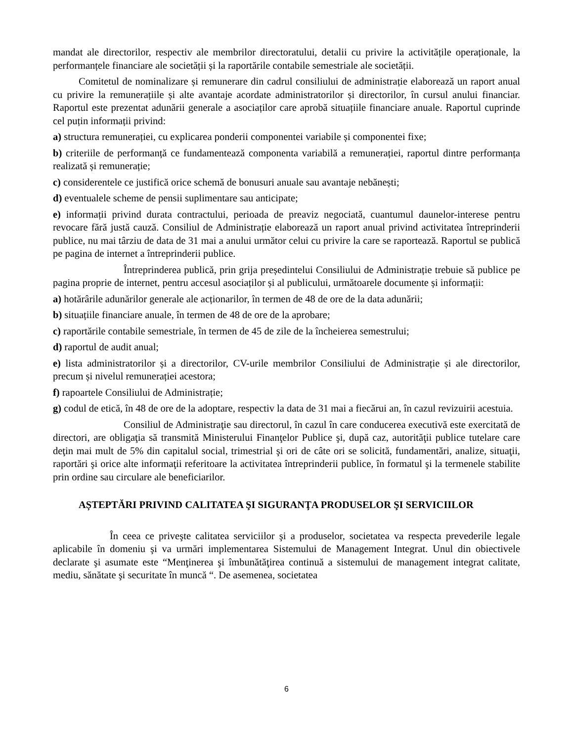mandat ale directorilor, respectiv ale membrilor directoratului, detalii cu privire la activitățile operaționale, la performanțele financiare ale societății și la raportările contabile semestriale ale societății.
Comitetul de nominalizare și remunerare din cadrul consiliului de administrație elaborează un raport anual cu privire la remunerațiile și alte avantaje acordate administratorilor și directorilor, în cursul anului financiar. Raportul este prezentat adunării generale a asociaților care aprobă situațiile financiare anuale. Raportul cuprinde cel puțin informații privind:
a) structura remunerației, cu explicarea ponderii componentei variabile și componentei fixe;
b) criteriile de performanță ce fundamentează componenta variabilă a remunerației, raportul dintre performanța realizată și remunerație;
c) considerentele ce justifică orice schemă de bonusuri anuale sau avantaje nebănești;
d) eventualele scheme de pensii suplimentare sau anticipate;
e) informații privind durata contractului, perioada de preaviz negociată, cuantumul daunelor-interese pentru revocare fără justă cauză. Consiliul de Administrație elaborează un raport anual privind activitatea întreprinderii publice, nu mai târziu de data de 31 mai a anului următor celui cu privire la care se raportează. Raportul se publică pe pagina de internet a întreprinderii publice.
Întreprinderea publică, prin grija președintelui Consiliului de Administrație trebuie să publice pe pagina proprie de internet, pentru accesul asociaților și al publicului, următoarele documente și informații:
a) hotărârile adunărilor generale ale acționarilor, în termen de 48 de ore de la data adunării;
b) situațiile financiare anuale, în termen de 48 de ore de la aprobare;
c) raportările contabile semestriale, în termen de 45 de zile de la încheierea semestrului;
d) raportul de audit anual;
e) lista administratorilor și a directorilor, CV-urile membrilor Consiliului de Administrație și ale directorilor, precum și nivelul remunerației acestora;
f) rapoartele Consiliului de Administrație;
g) codul de etică, în 48 de ore de la adoptare, respectiv la data de 31 mai a fiecărui an, în cazul revizuirii acestuia.
Consiliul de Administraţie sau directorul, în cazul în care conducerea executivă este exercitată de directori, are obligaţia să transmită Ministerului Finanţelor Publice şi, după caz, autorităţii publice tutelare care deţin mai mult de 5% din capitalul social, trimestrial şi ori de câte ori se solicită, fundamentări, analize, situaţii, raportări şi orice alte informaţii referitoare la activitatea întreprinderii publice, în formatul şi la termenele stabilite prin ordine sau circulare ale beneficiarilor.
AȘTEPTĂRI PRIVIND CALITATEA ŞI SIGURANŢA PRODUSELOR ŞI SERVICIILOR
În ceea ce priveşte calitatea serviciilor şi a produselor, societatea va respecta prevederile legale aplicabile în domeniu şi va urmări implementarea Sistemului de Management Integrat. Unul din obiectivele declarate şi asumate este “Menţinerea şi îmbunătăţirea continuă a sistemului de management integrat calitate, mediu, sănătate şi securitate în muncă “. De asemenea, societatea
6